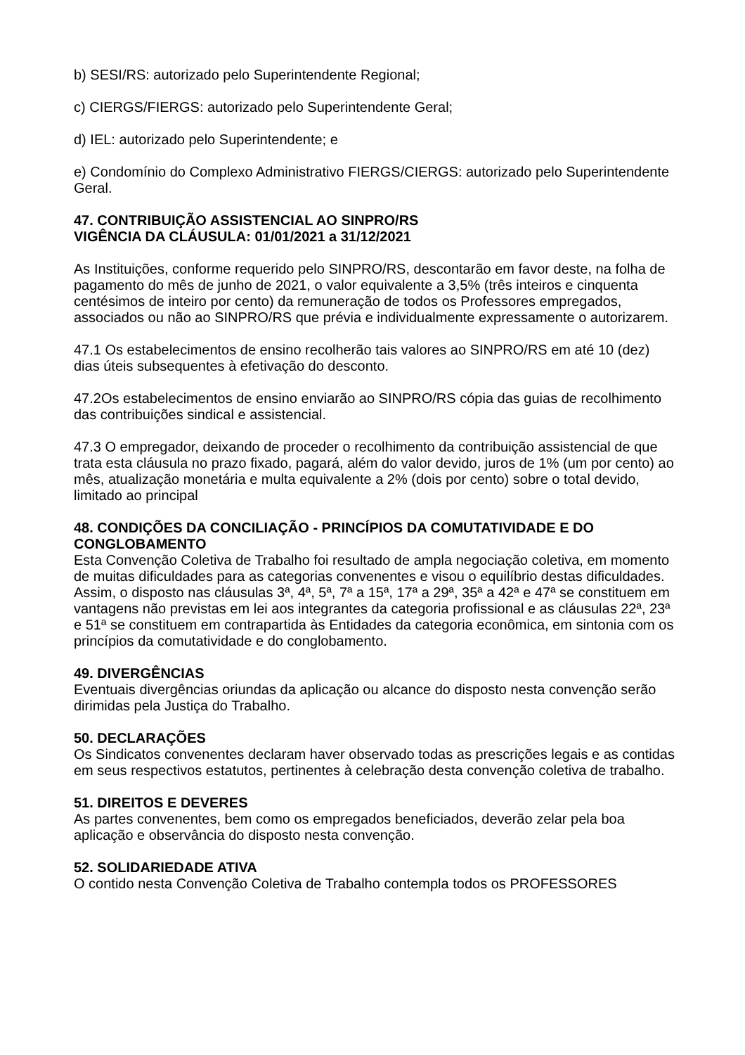b) SESI/RS: autorizado pelo Superintendente Regional;
c) CIERGS/FIERGS: autorizado pelo Superintendente Geral;
d) IEL: autorizado pelo Superintendente; e
e) Condomínio do Complexo Administrativo FIERGS/CIERGS: autorizado pelo Superintendente Geral.
47. CONTRIBUIÇÃO ASSISTENCIAL AO SINPRO/RS
VIGÊNCIA DA CLÁUSULA: 01/01/2021 a 31/12/2021
As Instituições, conforme requerido pelo SINPRO/RS, descontarão em favor deste, na folha de pagamento do mês de junho de 2021, o valor equivalente a 3,5% (três inteiros e cinquenta centésimos de inteiro por cento) da remuneração de todos os Professores empregados, associados ou não ao SINPRO/RS que prévia e individualmente expressamente o autorizarem.
47.1 Os estabelecimentos de ensino recolherão tais valores ao SINPRO/RS em até 10 (dez) dias úteis subsequentes à efetivação do desconto.
47.2Os estabelecimentos de ensino enviarão ao SINPRO/RS cópia das guias de recolhimento das contribuições sindical e assistencial.
47.3 O empregador, deixando de proceder o recolhimento da contribuição assistencial de que trata esta cláusula no prazo fixado, pagará, além do valor devido, juros de 1% (um por cento) ao mês, atualização monetária e multa equivalente a 2% (dois por cento) sobre o total devido, limitado ao principal
48. CONDIÇÕES DA CONCILIAÇÃO - PRINCÍPIOS DA COMUTATIVIDADE E DO CONGLOBAMENTO
Esta Convenção Coletiva de Trabalho foi resultado de ampla negociação coletiva, em momento de muitas dificuldades para as categorias convenentes e visou o equilíbrio destas dificuldades. Assim, o disposto nas cláusulas 3ª, 4ª, 5ª, 7ª a 15ª, 17ª a 29ª, 35ª a 42ª e 47ª se constituem em vantagens não previstas em lei aos integrantes da categoria profissional e as cláusulas 22ª, 23ª e 51ª se constituem em contrapartida às Entidades da categoria econômica, em sintonia com os princípios da comutatividade e do conglobamento.
49. DIVERGÊNCIAS
Eventuais divergências oriundas da aplicação ou alcance do disposto nesta convenção serão dirimidas pela Justiça do Trabalho.
50. DECLARAÇÕES
Os Sindicatos convenentes declaram haver observado todas as prescrições legais e as contidas em seus respectivos estatutos, pertinentes à celebração desta convenção coletiva de trabalho.
51. DIREITOS E DEVERES
As partes convenentes, bem como os empregados beneficiados, deverão zelar pela boa aplicação e observância do disposto nesta convenção.
52. SOLIDARIEDADE ATIVA
O contido nesta Convenção Coletiva de Trabalho contempla todos os PROFESSORES